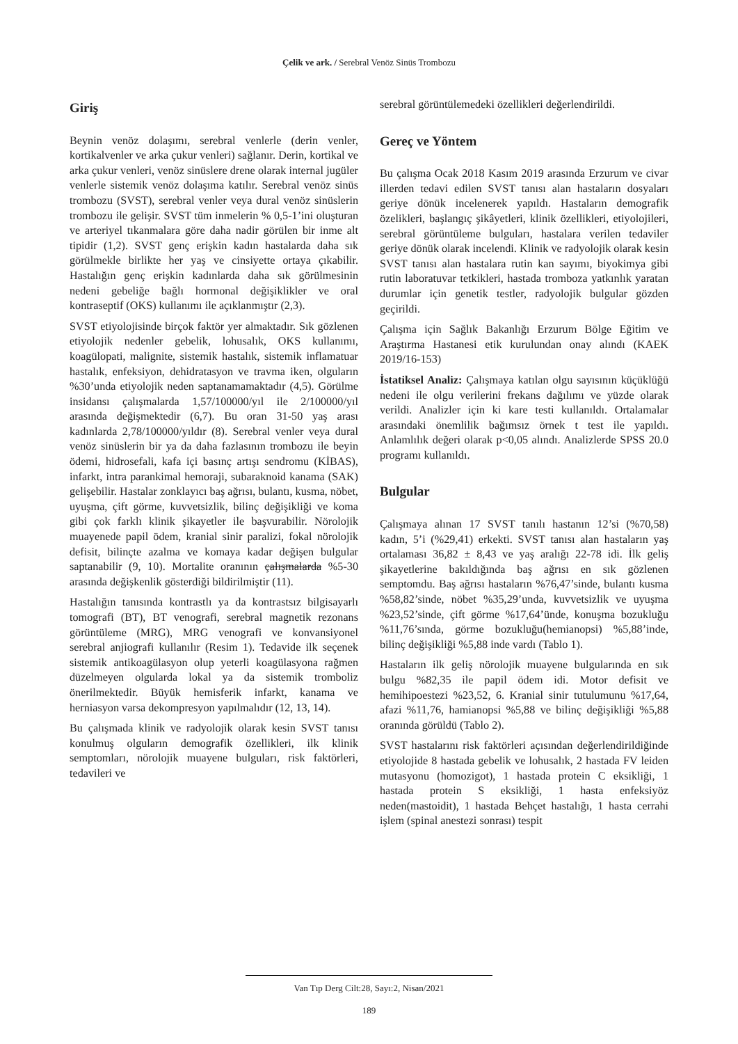Çelik ve ark. / Serebral Venöz Sinüs Trombozu
Giriş
Beynin venöz dolaşımı, serebral venlerle (derin venler, kortikalvenler ve arka çukur venleri) sağlanır. Derin, kortikal ve arka çukur venleri, venöz sinüslere drene olarak internal jugüler venlerle sistemik venöz dolaşıma katılır. Serebral venöz sinüs trombozu (SVST), serebral venler veya dural venöz sinüslerin trombozu ile gelişir. SVST tüm inmelerin % 0,5-1’ini oluşturan ve arteriyel tıkanmalara göre daha nadir görülen bir inme alt tipidir (1,2). SVST genç erişkin kadın hastalarda daha sık görülmekle birlikte her yaş ve cinsiyette ortaya çıkabilir. Hastalığın genç erişkin kadınlarda daha sık görülmesinin nedeni gebeliğe bağlı hormonal değişiklikler ve oral kontraseptif (OKS) kullanımı ile açıklanmıştır (2,3).
SVST etiyolojisinde birçok faktör yer almaktadır. Sık gözlenen etiyolojik nedenler gebelik, lohusalık, OKS kullanımı, koagülopati, malignite, sistemik hastalık, sistemik inflamatuar hastalık, enfeksiyon, dehidratasyon ve travma iken, olguların %30’unda etiyolojik neden saptanamamaktadır (4,5). Görülme insidansı çalışmalarda 1,57/100000/yıl ile 2/100000/yıl arasında değişmektedir (6,7). Bu oran 31-50 yaş arası kadınlarda 2,78/100000/yıldır (8). Serebral venler veya dural venöz sinüslerin bir ya da daha fazlasının trombozu ile beyin ödemi, hidrosefali, kafa içi basınç artışı sendromu (KİBAS), infarkt, intra parankimal hemoraji, subaraknoid kanama (SAK) gelişebilir. Hastalar zonklayıcı baş ağrısı, bulantı, kusma, nöbet, uyuşma, çift görme, kuvvetsizlik, bilinç değişikliği ve koma gibi çok farklı klinik şikayetler ile başvurabilir. Nörolojik muayenede papil ödem, kranial sinir paralizi, fokal nörolojik defisit, bilinçte azalma ve komaya kadar değişen bulgular saptanabilir (9, 10). Mortalite oranının çalışmalarda %5-30 arasında değişkenlik gösterdiği bildirilmiştir (11).
Hastalığın tanısında kontrastlı ya da kontrastsız bilgisayarlı tomografi (BT), BT venografi, serebral magnetik rezonans görüntüleme (MRG), MRG venografi ve konvansiyonel serebral anjiografi kullanılır (Resim 1). Tedavide ilk seçenek sistemik antikoagülasyon olup yeterli koagülasyona rağmen düzelmeyen olgularda lokal ya da sistemik tromboliz önerilmektedir. Büyük hemisferik infarkt, kanama ve herniasyon varsa dekompresyon yapılmalıdır (12, 13, 14).
Bu çalışmada klinik ve radyolojik olarak kesin SVST tanısı konulmuş olguların demografik özellikleri, ilk klinik semptomları, nörolojik muayene bulguları, risk faktörleri, tedavileri ve
serebral görüntülemedeki özellikleri değerlendirildi.
Gereç ve Yöntem
Bu çalışma Ocak 2018 Kasım 2019 arasında Erzurum ve civar illerden tedavi edilen SVST tanısı alan hastaların dosyaları geriye dönük incelenerek yapıldı. Hastaların demografik özelikleri, başlangıç şikâyetleri, klinik özellikleri, etiyolojileri, serebral görüntüleme bulguları, hastalara verilen tedaviler geriye dönük olarak incelendi. Klinik ve radyolojik olarak kesin SVST tanısı alan hastalara rutin kan sayımı, biyokimya gibi rutin laboratuvar tetkikleri, hastada tromboza yatkınlık yaratan durumlar için genetik testler, radyolojik bulgular gözden geçirildi.
Çalışma için Sağlık Bakanlığı Erzurum Bölge Eğitim ve Araştırma Hastanesi etik kurulundan onay alındı (KAEK 2019/16-153)
İstatiksel Analiz: Çalışmaya katılan olgu sayısının küçüklüğü nedeni ile olgu verilerini frekans dağılımı ve yüzde olarak verildi. Analizler için ki kare testi kullanıldı. Ortalamalar arasındaki önemlilik bağımsız örnek t test ile yapıldı. Anlamlılık değeri olarak p<0,05 alındı. Analizlerde SPSS 20.0 programı kullanıldı.
Bulgular
Çalışmaya alınan 17 SVST tanılı hastanın 12’si (%70,58) kadın, 5’i (%29,41) erkekti. SVST tanısı alan hastaların yaş ortalaması 36,82 ± 8,43 ve yaş aralığı 22-78 idi. İlk geliş şikayetlerine bakıldığında baş ağrısı en sık gözlenen semptomdu. Baş ağrısı hastaların %76,47’sinde, bulantı kusma %58,82’sinde, nöbet %35,29’unda, kuvvetsizlik ve uyuşma %23,52’sinde, çift görme %17,64’ünde, konuşma bozukluğu %11,76’sında, görme bozukluğu(hemianopsi) %5,88’inde, bilinç değişikliği %5,88 inde vardı (Tablo 1).
Hastaların ilk geliş nörolojik muayene bulgularında en sık bulgu %82,35 ile papil ödem idi. Motor defisit ve hemihipoestezi %23,52, 6. Kranial sinir tutulumunu %17,64, afazi %11,76, hamianopsi %5,88 ve bilinç değişikliği %5,88 oranında görüldü (Tablo 2).
SVST hastalarını risk faktörleri açısından değerlendirildiğinde etiyolojide 8 hastada gebelik ve lohusalık, 2 hastada FV leiden mutasyonu (homozigot), 1 hastada protein C eksikliği, 1 hastada protein S eksikliği, 1 hasta enfeksiyöz neden(mastoidit), 1 hastada Behçet hastalığı, 1 hasta cerrahi işlem (spinal anestezi sonrası) tespit
Van Tıp Derg Cilt:28, Sayı:2, Nisan/2021
189